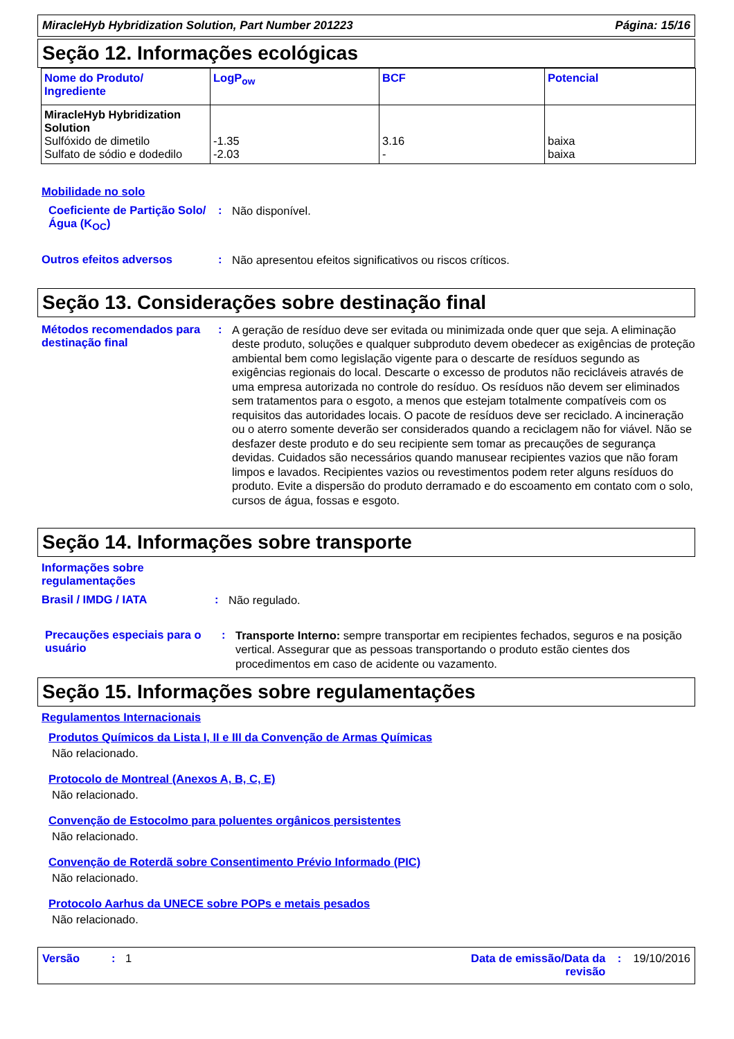MiracleHyb Hybridization Solution, Part Number 201223 Página: 15/16
Seção 12. Informações ecológicas
| Nome do Produto/ Ingrediente | LogP<sub>ow</sub> | BCF | Potencial |
| --- | --- | --- | --- |
| MiracleHyb Hybridization Solution Sulfóxido de dimetilo Sulfato de sódio e dodedilo | -1.35 -2.03 | 3.16 - | baixa baixa |
Mobilidade no solo
Coeficiente de Partição Solo/Água (K<sub>OC</sub>)
:
Não disponível.
Outros efeitos adversos :
Não apresentou efeitos significativos ou riscos críticos.
Seção 13. Considerações sobre destinação final
Métodos recomendados para destinação final
:
A geração de resíduo deve ser evitada ou minimizada onde quer que seja. A eliminação deste produto, soluções e qualquer subproduto devem obedecer as exigências de proteção ambiental bem como legislação vigente para o descarte de resíduos segundo as exigências regionais do local. Descarte o excesso de produtos não recicláveis através de uma empresa autorizada no controle do resíduo. Os resíduos não devem ser eliminados sem tratamentos para o esgoto, a menos que estejam totalmente compatíveis com os requisitos das autoridades locais. O pacote de resíduos deve ser reciclado. A incineração ou o aterro somente deverão ser considerados quando a reciclagem não for viável. Não se desfazer deste produto e do seu recipiente sem tomar as precauções de segurança devidas. Cuidados são necessários quando manusear recipientes vazios que não foram limpos e lavados. Recipientes vazios ou revestimentos podem reter alguns resíduos do produto. Evite a dispersão do produto derramado e do escoamento em contato com o solo, cursos de água, fossas e esgoto.
Seção 14. Informações sobre transporte
Informações sobre
regulamentações
Brasil / IMDG / IATA :
Não regulado.
Precauções especiais para o usuário
:
Transporte Interno: sempre transportar em recipientes fechados, seguros e na posição vertical. Assegurar que as pessoas transportando o produto estão cientes dos procedimentos em caso de acidente ou vazamento.
Seção 15. Informações sobre regulamentações
Regulamentos Internacionais
Produtos Químicos da Lista I, II e III da Convenção de Armas Químicas
Não relacionado.
Protocolo de Montreal (Anexos A, B, C, E)
Não relacionado.
Convenção de Estocolmo para poluentes orgânicos persistentes
Não relacionado.
Convenção de Roterdã sobre Consentimento Prévio Informado (PIC)
Não relacionado.
Protocolo Aarhus da UNECE sobre POPs e metais pesados
Não relacionado.
Versão: 1 Data de emissão/Data da
revisão: 19/10/2016